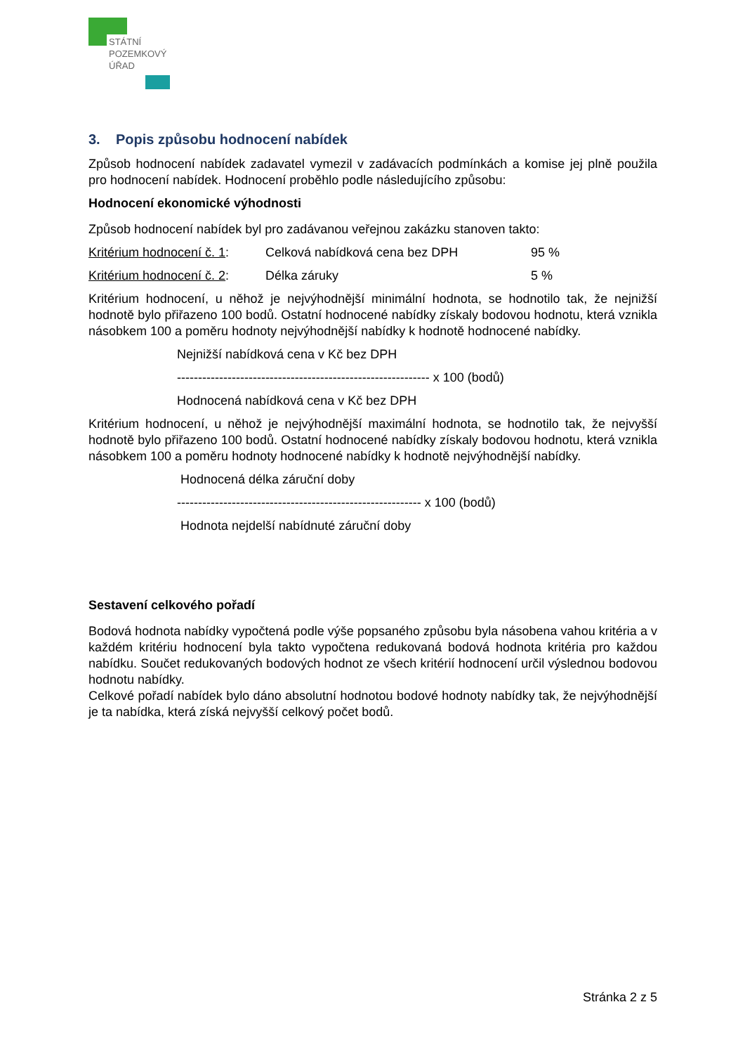STÁTNÍ
POZEMKOVÝ
ÚŘAD
3. Popis způsobu hodnocení nabídek
Způsob hodnocení nabídek zadavatel vymezil v zadávacích podmínkách a komise jej plně použila pro hodnocení nabídek. Hodnocení proběhlo podle následujícího způsobu:
Hodnocení ekonomické výhodnosti
Způsob hodnocení nabídek byl pro zadávanou veřejnou zakázku stanoven takto:
Kritérium hodnocení č. 1: Celková nabídková cena bez DPH 95 %
Kritérium hodnocení č. 2: Délka záruky 5 %
Kritérium hodnocení, u něhož je nejvýhodnější minimální hodnota, se hodnotilo tak, že nejnižší hodnotě bylo přiřazeno 100 bodů. Ostatní hodnocené nabídky získaly bodovou hodnotu, která vznikla násobkem 100 a poměru hodnoty nejvýhodnější nabídky k hodnotě hodnocené nabídky.
Nejnižší nabídková cena v Kč bez DPH
------------------------------------------------------------ x 100 (bodů)
Hodnocená nabídková cena v Kč bez DPH
Kritérium hodnocení, u něhož je nejvýhodnější maximální hodnota, se hodnotilo tak, že nejvyšší hodnotě bylo přiřazeno 100 bodů. Ostatní hodnocené nabídky získaly bodovou hodnotu, která vznikla násobkem 100 a poměru hodnoty hodnocené nabídky k hodnotě nejvýhodnější nabídky.
Hodnocená délka záruční doby
---------------------------------------------------------- x 100 (bodů)
Hodnota nejdelší nabídnuté záruční doby
Sestavení celkového pořadí
Bodová hodnota nabídky vypočtená podle výše popsaného způsobu byla násobena vahou kritéria a v každém kritériu hodnocení byla takto vypočtena redukovaná bodová hodnota kritéria pro každou nabídku. Součet redukovaných bodových hodnot ze všech kritérií hodnocení určil výslednou bodovou hodnotu nabídky.
Celkové pořadí nabídek bylo dáno absolutní hodnotou bodové hodnoty nabídky tak, že nejvýhodnější je ta nabídka, která získá nejvyšší celkový počet bodů.
Stránka 2 z 5